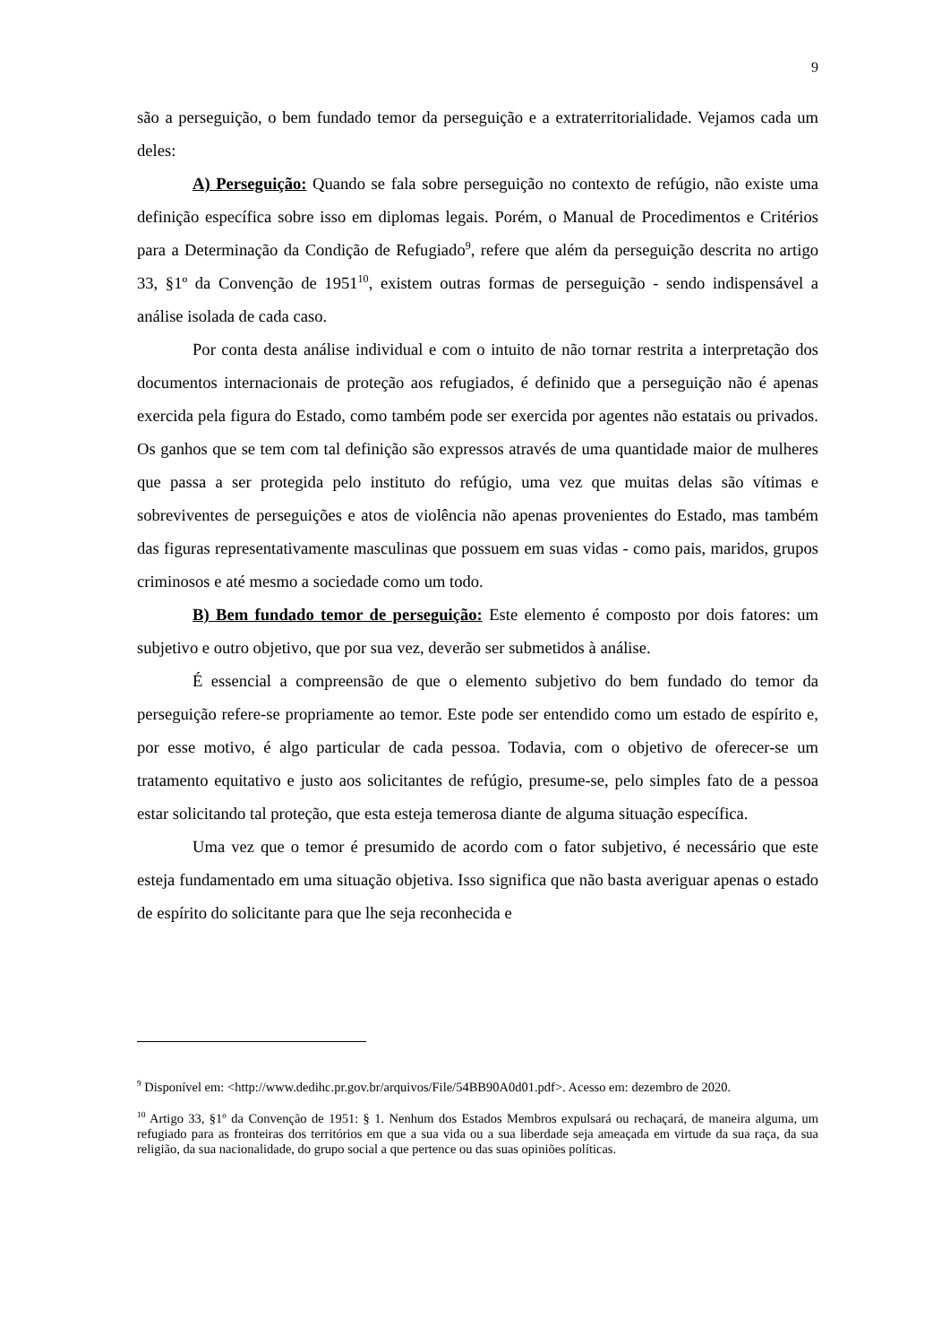9
são a perseguição, o bem fundado temor da perseguição e a extraterritorialidade. Vejamos cada um deles:
A) Perseguição: Quando se fala sobre perseguição no contexto de refúgio, não existe uma definição específica sobre isso em diplomas legais. Porém, o Manual de Procedimentos e Critérios para a Determinação da Condição de Refugiado<sup>9</sup>, refere que além da perseguição descrita no artigo 33, §1º da Convenção de 1951<sup>10</sup>, existem outras formas de perseguição - sendo indispensável a análise isolada de cada caso.
Por conta desta análise individual e com o intuito de não tornar restrita a interpretação dos documentos internacionais de proteção aos refugiados, é definido que a perseguição não é apenas exercida pela figura do Estado, como também pode ser exercida por agentes não estatais ou privados. Os ganhos que se tem com tal definição são expressos através de uma quantidade maior de mulheres que passa a ser protegida pelo instituto do refúgio, uma vez que muitas delas são vítimas e sobreviventes de perseguições e atos de violência não apenas provenientes do Estado, mas também das figuras representativamente masculinas que possuem em suas vidas - como pais, maridos, grupos criminosos e até mesmo a sociedade como um todo.
B) Bem fundado temor de perseguição: Este elemento é composto por dois fatores: um subjetivo e outro objetivo, que por sua vez, deverão ser submetidos à análise.
É essencial a compreensão de que o elemento subjetivo do bem fundado do temor da perseguição refere-se propriamente ao temor. Este pode ser entendido como um estado de espírito e, por esse motivo, é algo particular de cada pessoa. Todavia, com o objetivo de oferecer-se um tratamento equitativo e justo aos solicitantes de refúgio, presume-se, pelo simples fato de a pessoa estar solicitando tal proteção, que esta esteja temerosa diante de alguma situação específica.
Uma vez que o temor é presumido de acordo com o fator subjetivo, é necessário que este esteja fundamentado em uma situação objetiva. Isso significa que não basta averiguar apenas o estado de espírito do solicitante para que lhe seja reconhecida e
<sup>9</sup> Disponível em: <http://www.dedihc.pr.gov.br/arquivos/File/54BB90A0d01.pdf>. Acesso em: dezembro de 2020.
<sup>10</sup> Artigo 33, §1º da Convenção de 1951: § 1. Nenhum dos Estados Membros expulsará ou rechaçará, de maneira alguma, um refugiado para as fronteiras dos territórios em que a sua vida ou a sua liberdade seja ameaçada em virtude da sua raça, da sua religião, da sua nacionalidade, do grupo social a que pertence ou das suas opiniões políticas.